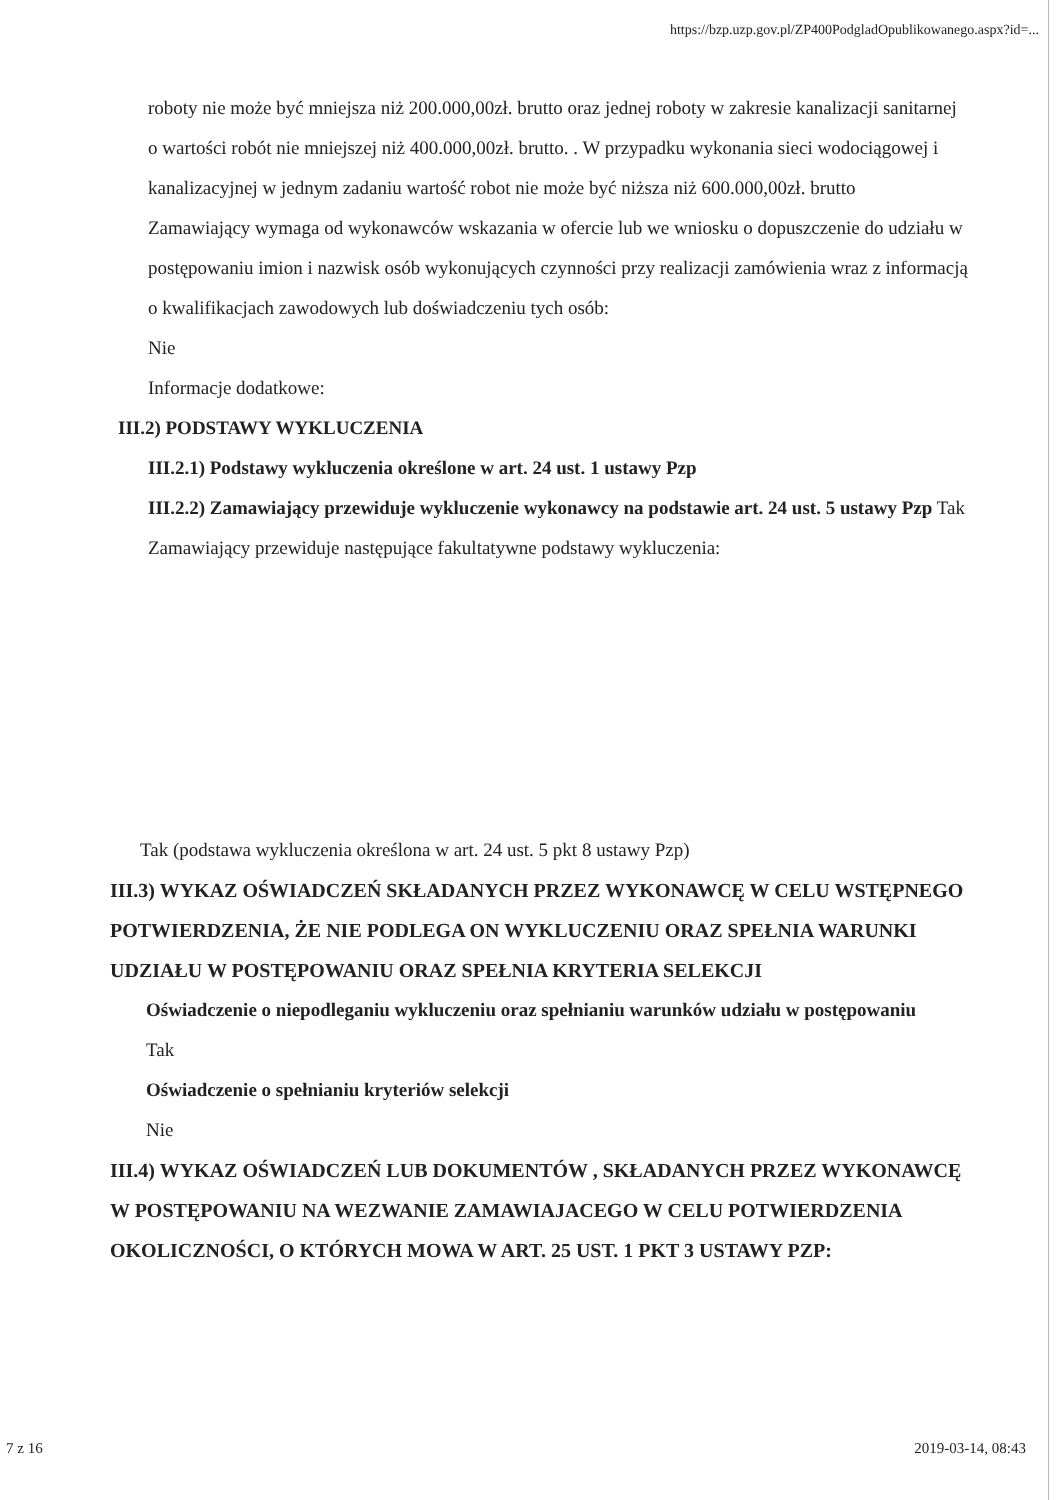https://bzp.uzp.gov.pl/ZP400PodgladOpublikowanego.aspx?id=...
roboty nie może być mniejsza niż 200.000,00zł. brutto oraz jednej roboty w zakresie kanalizacji sanitarnej o wartości robót nie mniejszej niż 400.000,00zł. brutto. . W przypadku wykonania sieci wodociągowej i kanalizacyjnej w jednym zadaniu wartość robot nie może być niższa niż 600.000,00zł. brutto
Zamawiający wymaga od wykonawców wskazania w ofercie lub we wniosku o dopuszczenie do udziału w postępowaniu imion i nazwisk osób wykonujących czynności przy realizacji zamówienia wraz z informacją o kwalifikacjach zawodowych lub doświadczeniu tych osób:
Nie
Informacje dodatkowe:
III.2) PODSTAWY WYKLUCZENIA
III.2.1) Podstawy wykluczenia określone w art. 24 ust. 1 ustawy Pzp
III.2.2) Zamawiający przewiduje wykluczenie wykonawcy na podstawie art. 24 ust. 5 ustawy Pzp Tak Zamawiający przewiduje następujące fakultatywne podstawy wykluczenia:
Tak (podstawa wykluczenia określona w art. 24 ust. 5 pkt 8 ustawy Pzp)
III.3) WYKAZ OŚWIADCZEŃ SKŁADANYCH PRZEZ WYKONAWCĘ W CELU WSTĘPNEGO POTWIERDZENIA, ŻE NIE PODLEGA ON WYKLUCZENIU ORAZ SPEŁNIA WARUNKI UDZIAŁU W POSTĘPOWANIU ORAZ SPEŁNIA KRYTERIA SELEKCJI
Oświadczenie o niepodleganiu wykluczeniu oraz spełnianiu warunków udziału w postępowaniu
Tak
Oświadczenie o spełnianiu kryteriów selekcji
Nie
III.4) WYKAZ OŚWIADCZEŃ LUB DOKUMENTÓW , SKŁADANYCH PRZEZ WYKONAWCĘ W POSTĘPOWANIU NA WEZWANIE ZAMAWIAJACEGO W CELU POTWIERDZENIA OKOLICZNOŚCI, O KTÓRYCH MOWA W ART. 25 UST. 1 PKT 3 USTAWY PZP:
7 z 16 2019-03-14, 08:43